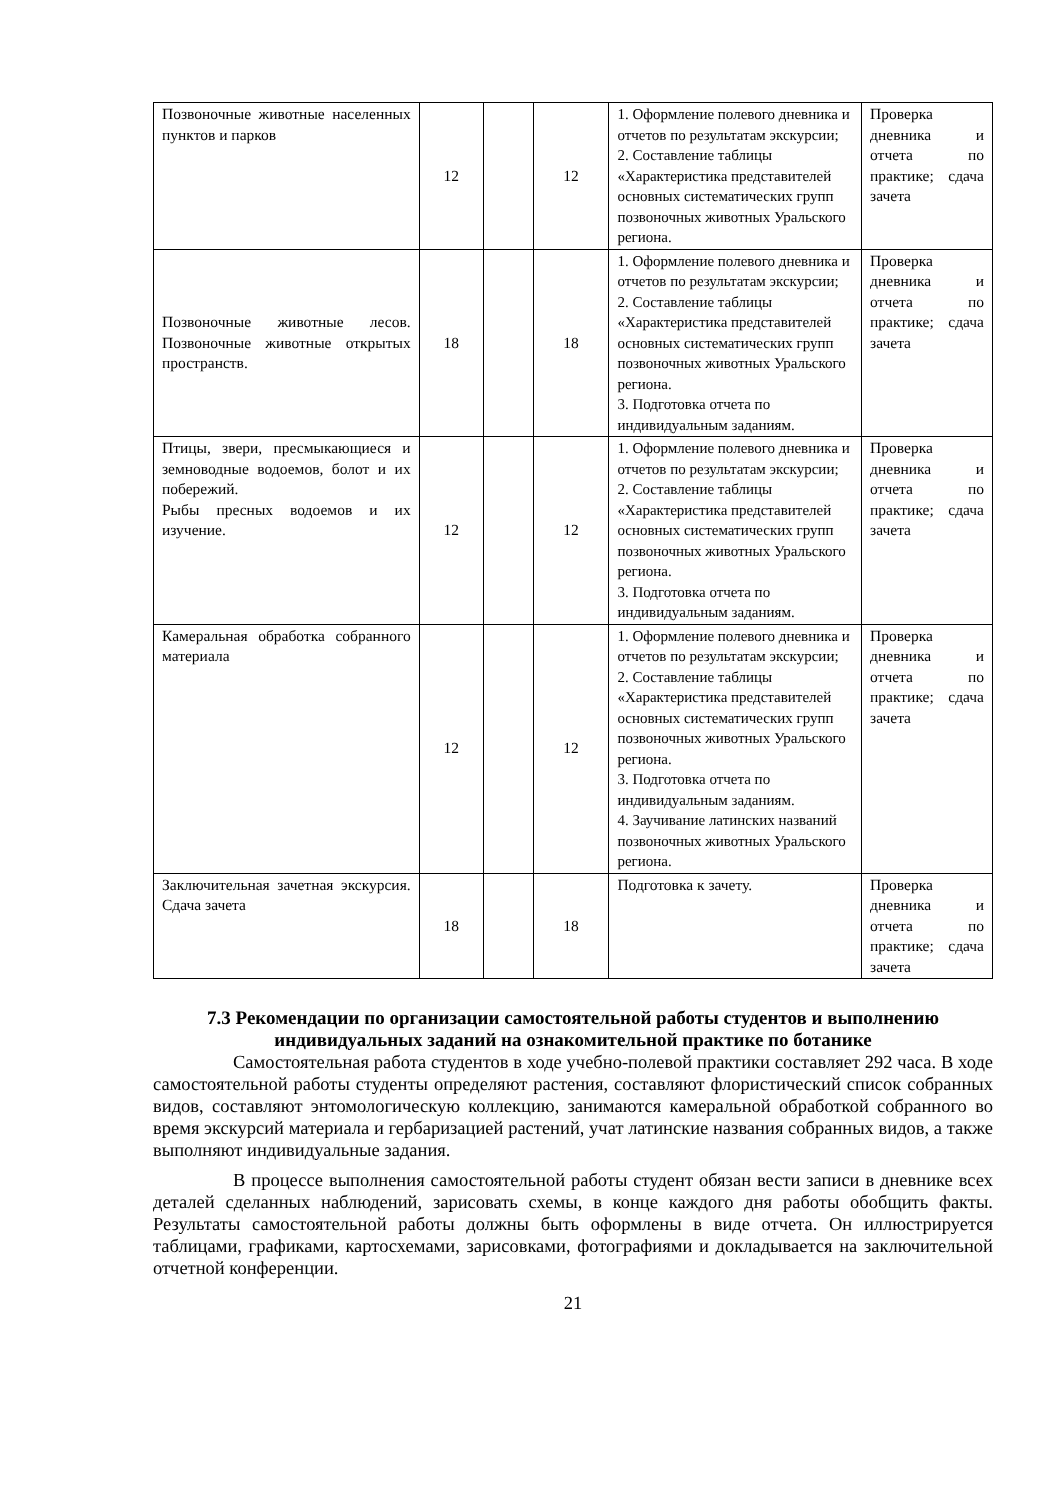| Позвоночные животные населенных пунктов и парков | 12 | | 12 | 1. Оформление полевого дневника и отчетов по результатам экскурсии; 2. Составление таблицы «Характеристика представителей основных систематических групп позвоночных животных Уральского региона. | Проверка дневника и отчета по практике; сдача зачета |
| Позвоночные животные лесов. Позвоночные животные открытых пространств. | 18 | | 18 | 1. Оформление полевого дневника и отчетов по результатам экскурсии; 2. Составление таблицы «Характеристика представителей основных систематических групп позвоночных животных Уральского региона. 3. Подготовка отчета по индивидуальным заданиям. | Проверка дневника и отчета по практике; сдача зачета |
| Птицы, звери, пресмыкающиеся и земноводные водоемов, болот и их побережий. Рыбы пресных водоемов и их изучение. | 12 | | 12 | 1. Оформление полевого дневника и отчетов по результатам экскурсии; 2. Составление таблицы «Характеристика представителей основных систематических групп позвоночных животных Уральского региона. 3. Подготовка отчета по индивидуальным заданиям. | Проверка дневника и отчета по практике; сдача зачета |
| Камеральная обработка собранного материала | 12 | | 12 | 1. Оформление полевого дневника и отчетов по результатам экскурсии; 2. Составление таблицы «Характеристика представителей основных систематических групп позвоночных животных Уральского региона. 3. Подготовка отчета по индивидуальным заданиям. 4. Заучивание латинских названий позвоночных животных Уральского региона. | Проверка дневника и отчета по практике; сдача зачета |
| Заключительная зачетная экскурсия. Сдача зачета | 18 | | 18 | Подготовка к зачету. | Проверка дневника и отчета по практике; сдача зачета |
7.3 Рекомендации по организации самостоятельной работы студентов и выполнению индивидуальных заданий на ознакомительной практике по ботанике
Самостоятельная работа студентов в ходе учебно-полевой практики составляет 292 часа. В ходе самостоятельной работы студенты определяют растения, составляют флористический список собранных видов, составляют энтомологическую коллекцию, занимаются камеральной обработкой собранного во время экскурсий материала и гербаризацией растений, учат латинские названия собранных видов, а также выполняют индивидуальные задания.
В процессе выполнения самостоятельной работы студент обязан вести записи в дневнике всех деталей сделанных наблюдений, зарисовать схемы, в конце каждого дня работы обобщить факты. Результаты самостоятельной работы должны быть оформлены в виде отчета. Он иллюстрируется таблицами, графиками, картосхемами, зарисовками, фотографиями и докладывается на заключительной отчетной конференции.
21